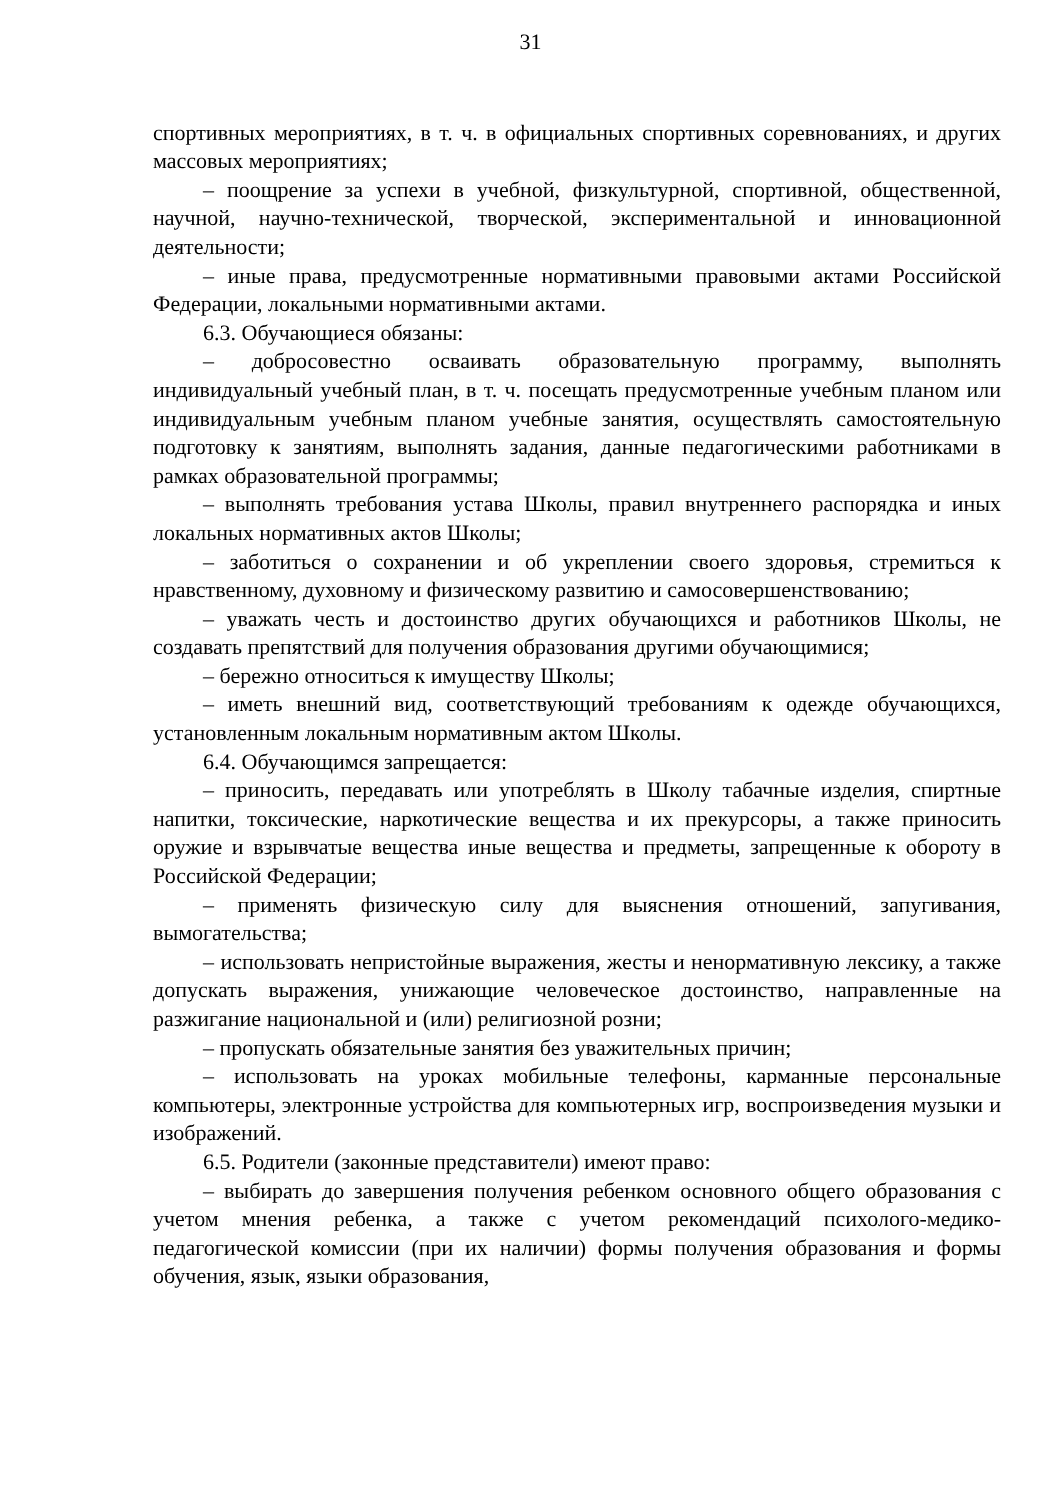31
спортивных мероприятиях, в т. ч. в официальных спортивных соревнованиях, и других массовых мероприятиях;
– поощрение за успехи в учебной, физкультурной, спортивной, общественной, научной, научно-технической, творческой, экспериментальной и инновационной деятельности;
– иные права, предусмотренные нормативными правовыми актами Российской Федерации, локальными нормативными актами.
6.3. Обучающиеся обязаны:
– добросовестно осваивать образовательную программу, выполнять индивидуальный учебный план, в т. ч. посещать предусмотренные учебным планом или индивидуальным учебным планом учебные занятия, осуществлять самостоятельную подготовку к занятиям, выполнять задания, данные педагогическими работниками в рамках образовательной программы;
– выполнять требования устава Школы, правил внутреннего распорядка и иных локальных нормативных актов Школы;
– заботиться о сохранении и об укреплении своего здоровья, стремиться к нравственному, духовному и физическому развитию и самосовершенствованию;
– уважать честь и достоинство других обучающихся и работников Школы, не создавать препятствий для получения образования другими обучающимися;
– бережно относиться к имуществу Школы;
– иметь внешний вид, соответствующий требованиям к одежде обучающихся, установленным локальным нормативным актом Школы.
6.4. Обучающимся запрещается:
– приносить, передавать или употреблять в Школу табачные изделия, спиртные напитки, токсические, наркотические вещества и их прекурсоры, а также приносить оружие и взрывчатые вещества иные вещества и предметы, запрещенные к обороту в Российской Федерации;
– применять физическую силу для выяснения отношений, запугивания, вымогательства;
– использовать непристойные выражения, жесты и ненормативную лексику, а также допускать выражения, унижающие человеческое достоинство, направленные на разжигание национальной и (или) религиозной розни;
– пропускать обязательные занятия без уважительных причин;
– использовать на уроках мобильные телефоны, карманные персональные компьютеры, электронные устройства для компьютерных игр, воспроизведения музыки и изображений.
6.5. Родители (законные представители) имеют право:
– выбирать до завершения получения ребенком основного общего образования с учетом мнения ребенка, а также с учетом рекомендаций психолого-медико-педагогической комиссии (при их наличии) формы получения образования и формы обучения, язык, языки образования,